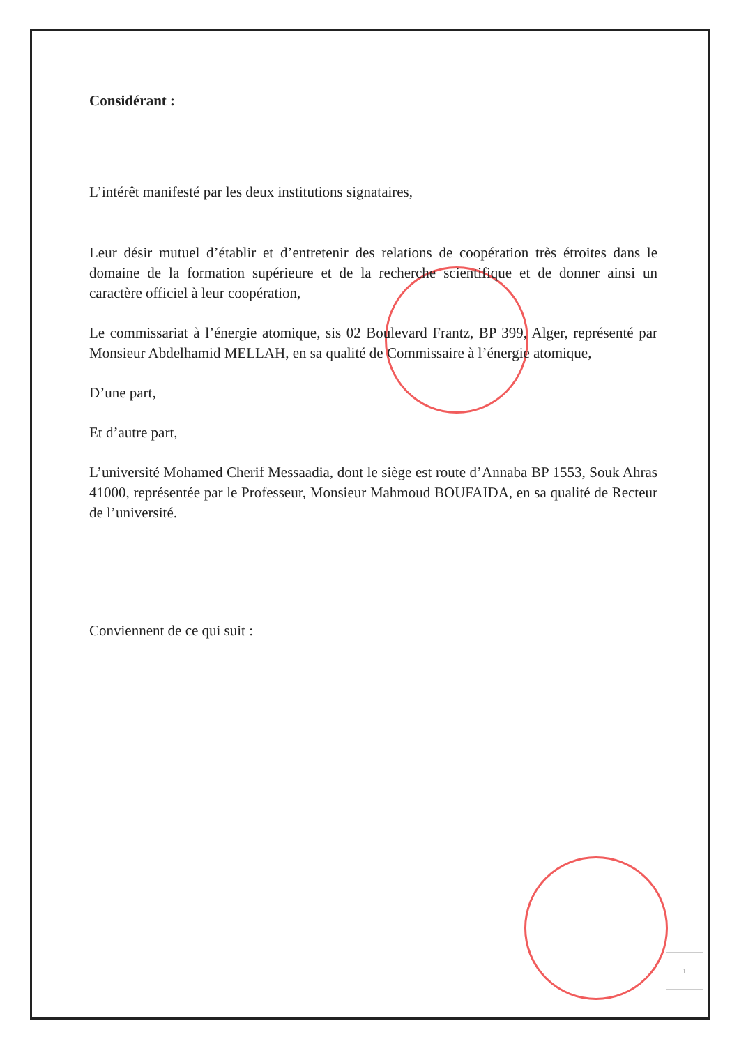Considérant :
L’intérêt manifesté par les deux institutions signataires,
Leur désir mutuel d’établir et d’entretenir des relations de coopération très étroites dans le domaine de la formation supérieure et de la recherche scientifique et de donner ainsi un caractère officiel à leur coopération,
Le commissariat à l’énergie atomique, sis 02 Boulevard Frantz, BP 399, Alger, représenté par Monsieur Abdelhamid MELLAH, en sa qualité de Commissaire à l’énergie atomique,
D’une part,
Et d’autre part,
L’université Mohamed Cherif Messaadia, dont le siège est route d’Annaba BP 1553, Souk Ahras 41000, représentée par le Professeur, Monsieur Mahmoud BOUFAIDA, en sa qualité de Recteur de l’université.
Conviennent de ce qui suit :
1